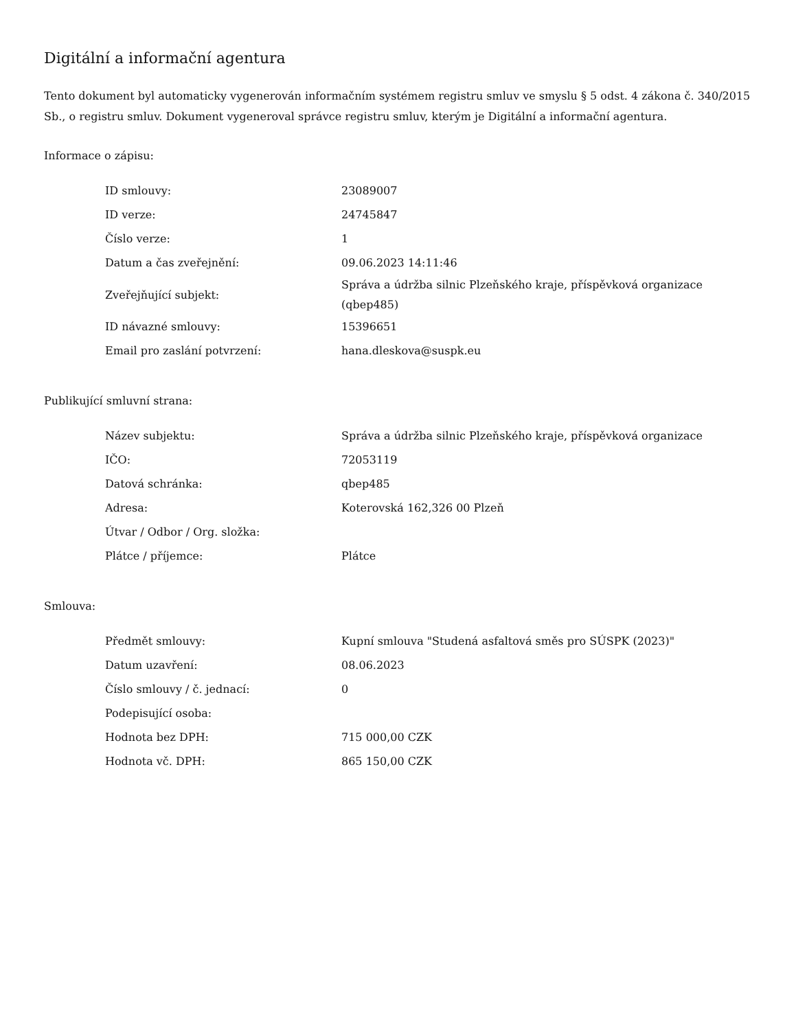Digitální a informační agentura
Tento dokument byl automaticky vygenerován informačním systémem registru smluv ve smyslu § 5 odst. 4 zákona č. 340/2015 Sb., o registru smluv. Dokument vygeneroval správce registru smluv, kterým je Digitální a informační agentura.
Informace o zápisu:
| ID smlouvy: | 23089007 |
| ID verze: | 24745847 |
| Číslo verze: | 1 |
| Datum a čas zveřejnění: | 09.06.2023 14:11:46 |
| Zveřejňující subjekt: | Správa a údržba silnic Plzeňského kraje, příspěvková organizace (qbep485) |
| ID návazné smlouvy: | 15396651 |
| Email pro zaslání potvrzení: | hana.dleskova@suspk.eu |
Publikující smluvní strana:
| Název subjektu: | Správa a údržba silnic Plzeňského kraje, příspěvková organizace |
| IČO: | 72053119 |
| Datová schránka: | qbep485 |
| Adresa: | Koterovská 162,326 00 Plzeň |
| Útvar / Odbor / Org. složka: | |
| Plátce / příjemce: | Plátce |
Smlouva:
| Předmět smlouvy: | Kupní smlouva "Studená asfaltová směs pro SÚSPK (2023)" |
| Datum uzavření: | 08.06.2023 |
| Číslo smlouvy / č. jednací: | 0 |
| Podepisující osoba: | |
| Hodnota bez DPH: | 715 000,00 CZK |
| Hodnota vč. DPH: | 865 150,00 CZK |